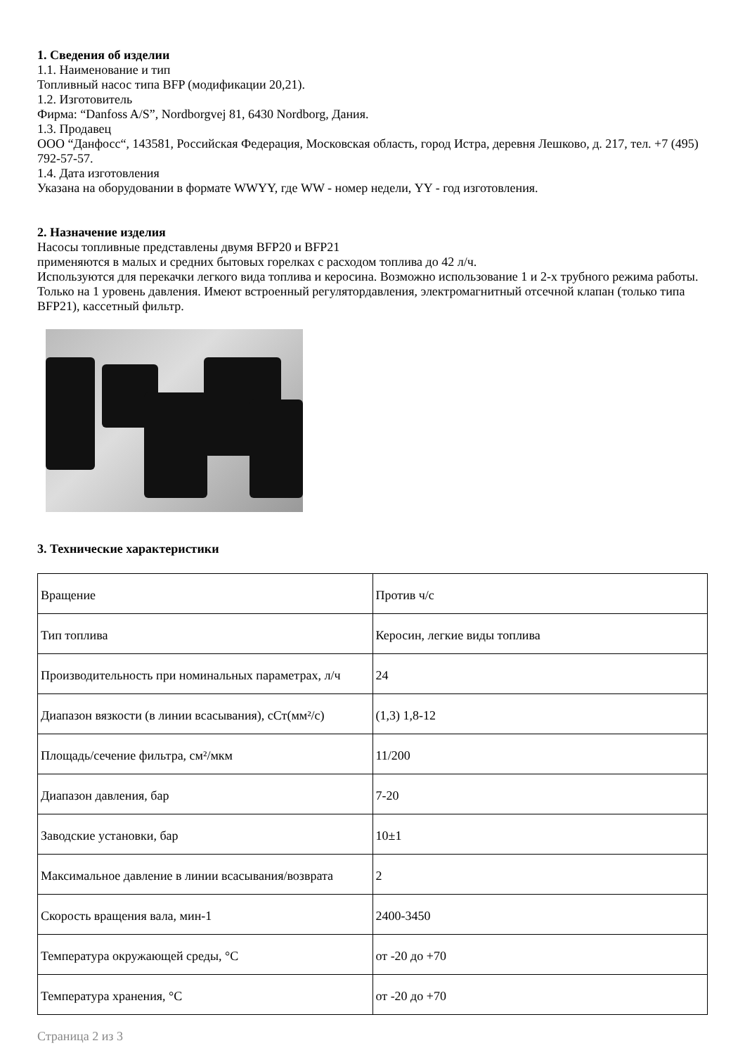1. Сведения об изделии
1.1. Наименование и тип
Топливный насос типа BFP (модификации 20,21).
1.2. Изготовитель
Фирма: “Danfoss A/S”, Nordborgvej 81, 6430 Nordborg, Дания.
1.3. Продавец
ООО “Данфосс“, 143581, Российская Федерация, Московская область, город Истра, деревня Лешково, д. 217, тел. +7 (495) 792-57-57.
1.4. Дата изготовления
Указана на оборудовании в формате WWYY, где WW - номер недели, YY - год изготовления.
2. Назначение изделия
Насосы топливные представлены двумя BFP20 и BFP21
применяются в малых и средних бытовых горелках с расходом топлива до 42 л/ч.
Используются для перекачки легкого вида топлива и керосина. Возможно использование 1 и 2-х трубного режима работы. Только на 1 уровень давления. Имеют встроенный регулятордавления, электромагнитный отсечной клапан (только типа BFP21), кассетный фильтр.
3. Технические характеристики
| Вращение | Против ч/с |
| Тип топлива | Керосин, легкие виды топлива |
| Производительность при номинальных параметрах, л/ч | 24 |
| Диапазон вязкости (в линии всасывания), сСт(мм²/с) | (1,3) 1,8-12 |
| Площадь/сечение фильтра, см²/мкм | 11/200 |
| Диапазон давления, бар | 7-20 |
| Заводские установки, бар | 10±1 |
| Максимальное давление в линии всасывания/возврата | 2 |
| Скорость вращения вала, мин-1 | 2400-3450 |
| Температура окружающей среды, °C | от -20 до +70 |
| Температура хранения, °C | от -20 до +70 |
Страница 2 из 3